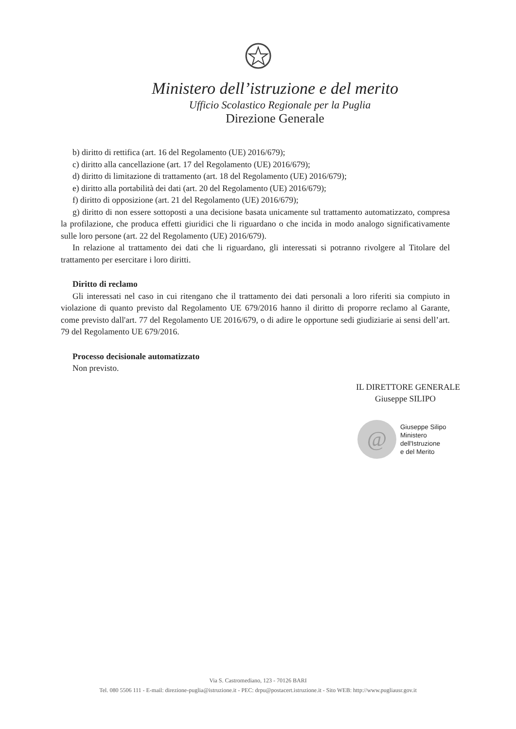Ministero dell’istruzione e del merito
Ufficio Scolastico Regionale per la Puglia
Direzione Generale
b) diritto di rettifica (art. 16 del Regolamento (UE) 2016/679);
c) diritto alla cancellazione (art. 17 del Regolamento (UE) 2016/679);
d) diritto di limitazione di trattamento (art. 18 del Regolamento (UE) 2016/679);
e) diritto alla portabilità dei dati (art. 20 del Regolamento (UE) 2016/679);
f) diritto di opposizione (art. 21 del Regolamento (UE) 2016/679);
g) diritto di non essere sottoposti a una decisione basata unicamente sul trattamento automatizzato, compresa la profilazione, che produca effetti giuridici che li riguardano o che incida in modo analogo significativamente sulle loro persone (art. 22 del Regolamento (UE) 2016/679).
In relazione al trattamento dei dati che li riguardano, gli interessati si potranno rivolgere al Titolare del trattamento per esercitare i loro diritti.
Diritto di reclamo
Gli interessati nel caso in cui ritengano che il trattamento dei dati personali a loro riferiti sia compiuto in violazione di quanto previsto dal Regolamento UE 679/2016 hanno il diritto di proporre reclamo al Garante, come previsto dall'art. 77 del Regolamento UE 2016/679, o di adire le opportune sedi giudiziarie ai sensi dell’art. 79 del Regolamento UE 679/2016.
Processo decisionale automatizzato
Non previsto.
IL DIRETTORE GENERALE
Giuseppe SILIPO
@
Giuseppe Silipo
Ministero
dell'Istruzione
e del Merito
Via S. Castromediano, 123 - 70126 BARI
Tel. 080 5506 111 - E-mail: direzione-puglia@istruzione.it - PEC: drpu@postacert.istruzione.it - Sito WEB: http://www.pugliausr.gov.it